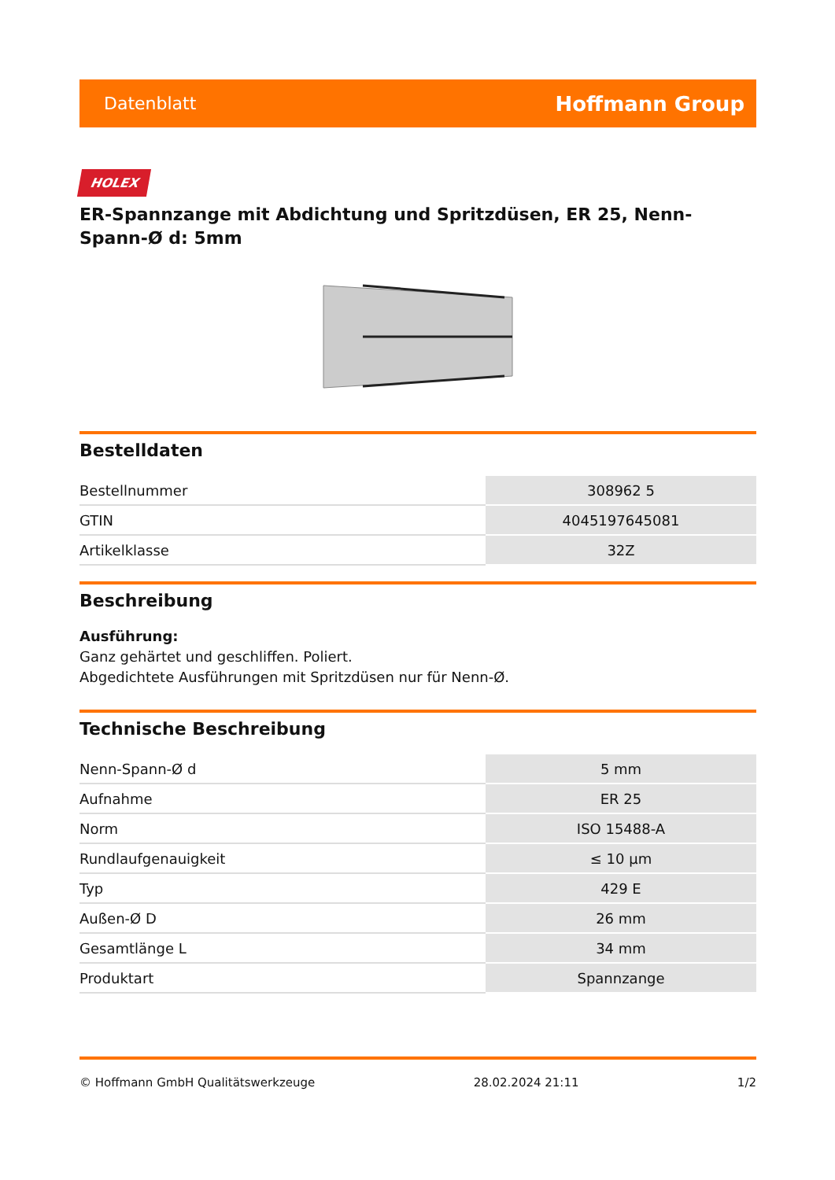Datenblatt Hoffmann Group
HOLEX
ER-Spannzange mit Abdichtung und Spritzdüsen, ER 25, Nenn-Spann-Ø d: 5mm
Bestelldaten
| Bestellnummer | 308962 5 |
| GTIN | 4045197645081 |
| Artikelklasse | 32Z |
Beschreibung
Ausführung:
Ganz gehärtet und geschliffen. Poliert.
Abgedichtete Ausführungen mit Spritzdüsen nur für Nenn-Ø.
Technische Beschreibung
| Nenn-Spann-Ø d | 5 mm |
| Aufnahme | ER 25 |
| Norm | ISO 15488-A |
| Rundlaufgenauigkeit | ≤ 10 µm |
| Typ | 429 E |
| Außen-Ø D | 26 mm |
| Gesamtlänge L | 34 mm |
| Produktart | Spannzange |
© Hoffmann GmbH Qualitätswerkzeuge 28.02.2024 21:11 1/2